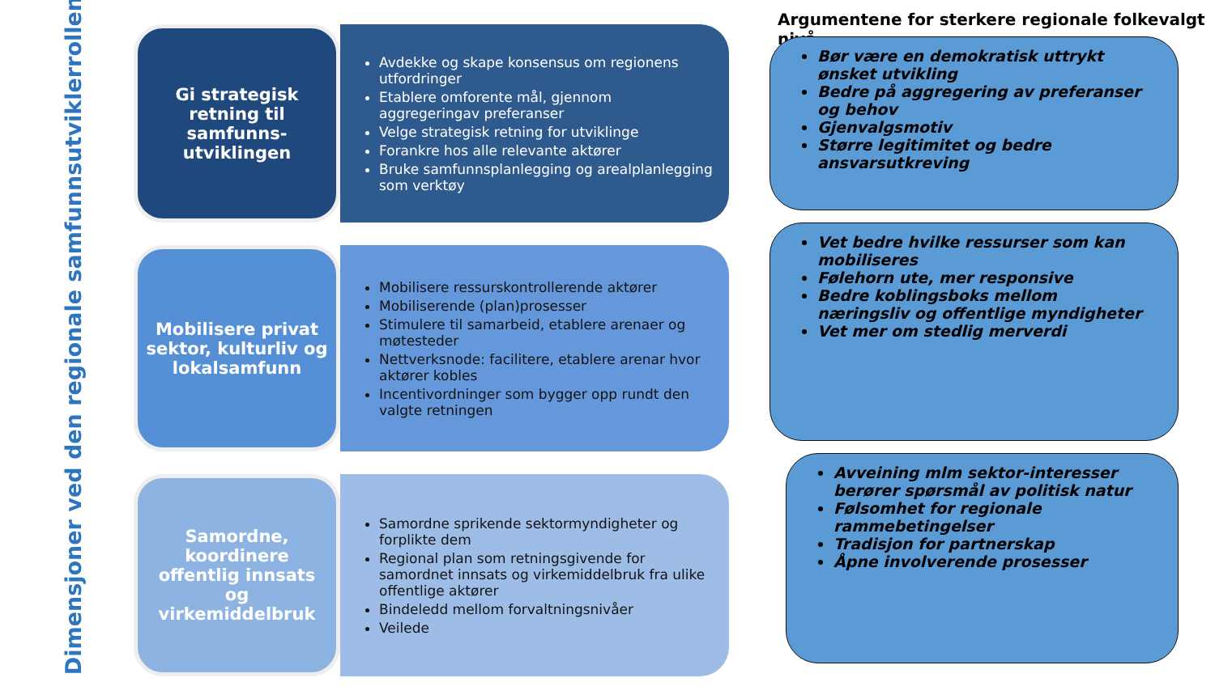Dimensjoner ved den regionale samfunnsutviklerrollen
Gi strategisk retning til samfunns-utviklingen
Avdekke og skape konsensus om regionens utfordringer
Etablere omforente mål, gjennom aggregeringav preferanser
Velge strategisk retning for utviklinge
Forankre hos alle relevante aktører
Bruke samfunnsplanlegging og arealplanlegging som verktøy
Mobilisere privat sektor, kulturliv og lokalsamfunn
Mobilisere ressurskontrollerende aktører
Mobiliserende (plan)prosesser
Stimulere til samarbeid, etablere arenaer og møtesteder
Nettverksnode: facilitere, etablere arenar hvor aktører kobles
Incentivordninger som bygger opp rundt den valgte retningen
Samordne, koordinere offentlig innsats og virkemiddelbruk
Samordne sprikende sektormyndigheter og forplikte dem
Regional plan som retningsgivende for samordnet innsats og virkemiddelbruk fra ulike offentlige aktører
Bindeledd mellom forvaltningsnivåer
Veilede
Argumentene for sterkere regionale folkevalgt nivå
Bør være en demokratisk uttrykt ønsket utvikling
Bedre på aggregering av preferanser og behov
Gjenvalgsmotiv
Større legitimitet og bedre ansvarsutkreving
Vet bedre hvilke ressurser som kan mobiliseres
Følehorn ute, mer responsive
Bedre koblingsboks mellom næringsliv og offentlige myndigheter
Vet mer om stedlig merverdi
Avveining mlm sektor-interesser berører spørsmål av politisk natur
Følsomhet for regionale rammebetingelser
Tradisjon for partnerskap
Åpne involverende prosesser